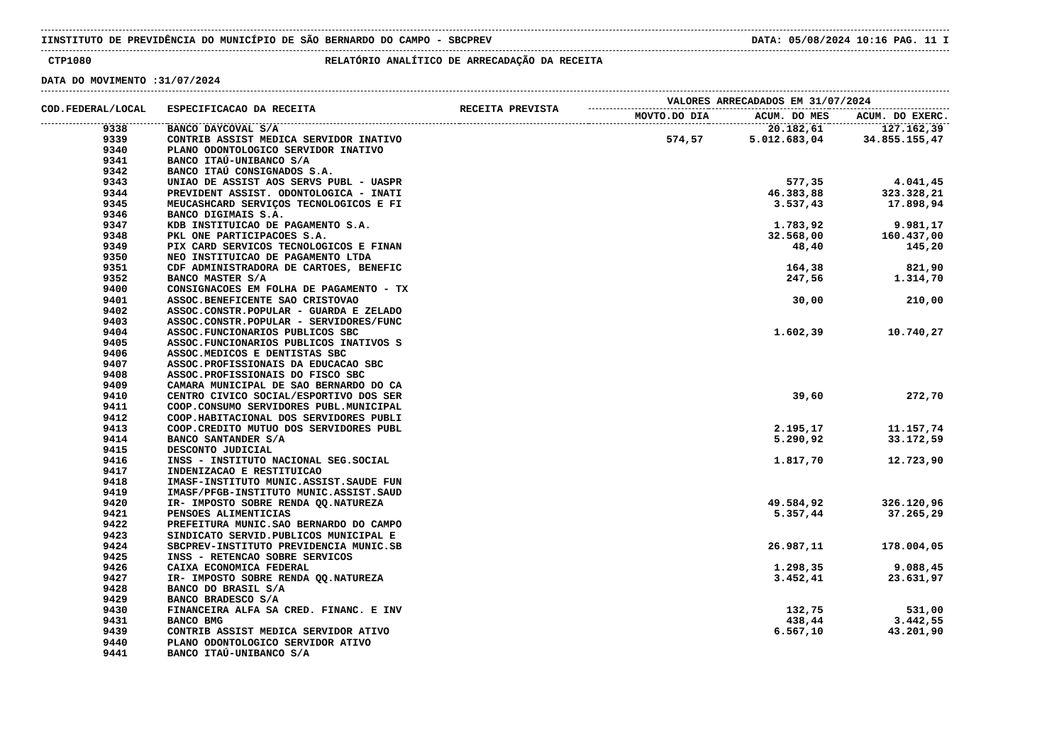IINSTITUTO DE PREVIDÊNCIA DO MUNICÍPIO DE SÃO BERNARDO DO CAMPO - SBCPREV DATA: 05/08/2024 10:16 PAG. 11 I
CTP1080 RELATÓRIO ANALÍTICO DE ARRECADAÇÃO DA RECEITA
DATA DO MOVIMENTO :31/07/2024
| COD.FEDERAL/LOCAL | ESPECIFICACAO DA RECEITA | RECEITA PREVISTA | VALORES ARRECADADOS EM 31/07/2024 | | |
| --- | --- | --- | --- | --- | --- |
| | | | MOVTO.DO DIA | ACUM. DO MES | ACUM. DO EXERC. |
| 9338 | BANCO DAYCOVAL S/A | | | 20.182,61 | 127.162,39 |
| 9339 | CONTRIB ASSIST MEDICA SERVIDOR INATIVO | | 574,57 | 5.012.683,04 | 34.855.155,47 |
| 9340 | PLANO ODONTOLOGICO SERVIDOR INATIVO | | | | |
| 9341 | BANCO ITAÚ-UNIBANCO S/A | | | | |
| 9342 | BANCO ITAÚ CONSIGNADOS S.A. | | | | |
| 9343 | UNIAO DE ASSIST AOS SERVS PUBL - UASPR | | | 577,35 | 4.041,45 |
| 9344 | PREVIDENT ASSIST. ODONTOLOGICA - INATI | | | 46.383,88 | 323.328,21 |
| 9345 | MEUCASHCARD SERVIÇOS TECNOLOGICOS E FI | | | 3.537,43 | 17.898,94 |
| 9346 | BANCO DIGIMAIS S.A. | | | | |
| 9347 | KDB INSTITUICAO DE PAGAMENTO S.A. | | | 1.783,92 | 9.981,17 |
| 9348 | PKL ONE PARTICIPACOES S.A. | | | 32.568,00 | 160.437,00 |
| 9349 | PIX CARD SERVICOS TECNOLOGICOS E FINAN | | | 48,40 | 145,20 |
| 9350 | NEO INSTITUICAO DE PAGAMENTO LTDA | | | | |
| 9351 | CDF ADMINISTRADORA DE CARTOES, BENEFIC | | | 164,38 | 821,90 |
| 9352 | BANCO MASTER S/A | | | 247,56 | 1.314,70 |
| 9400 | CONSIGNACOES EM FOLHA DE PAGAMENTO - TX | | | | |
| 9401 | ASSOC.BENEFICENTE SAO CRISTOVAO | | | 30,00 | 210,00 |
| 9402 | ASSOC.CONSTR.POPULAR - GUARDA E ZELADO | | | | |
| 9403 | ASSOC.CONSTR.POPULAR - SERVIDORES/FUNC | | | | |
| 9404 | ASSOC.FUNCIONARIOS PUBLICOS SBC | | | 1.602,39 | 10.740,27 |
| 9405 | ASSOC.FUNCIONARIOS PUBLICOS INATIVOS S | | | | |
| 9406 | ASSOC.MEDICOS E DENTISTAS SBC | | | | |
| 9407 | ASSOC.PROFISSIONAIS DA EDUCACAO SBC | | | | |
| 9408 | ASSOC.PROFISSIONAIS DO FISCO SBC | | | | |
| 9409 | CAMARA MUNICIPAL DE SAO BERNARDO DO CA | | | | |
| 9410 | CENTRO CIVICO SOCIAL/ESPORTIVO DOS SER | | | 39,60 | 272,70 |
| 9411 | COOP.CONSUMO SERVIDORES PUBL.MUNICIPAL | | | | |
| 9412 | COOP.HABITACIONAL DOS SERVIDORES PUBLI | | | | |
| 9413 | COOP.CREDITO MUTUO DOS SERVIDORES PUBL | | | 2.195,17 | 11.157,74 |
| 9414 | BANCO SANTANDER S/A | | | 5.290,92 | 33.172,59 |
| 9415 | DESCONTO JUDICIAL | | | | |
| 9416 | INSS - INSTITUTO NACIONAL SEG.SOCIAL | | | 1.817,70 | 12.723,90 |
| 9417 | INDENIZACAO E RESTITUICAO | | | | |
| 9418 | IMASF-INSTITUTO MUNIC.ASSIST.SAUDE FUN | | | | |
| 9419 | IMASF/PFGB-INSTITUTO MUNIC.ASSIST.SAUD | | | | |
| 9420 | IR- IMPOSTO SOBRE RENDA QQ.NATUREZA | | | 49.584,92 | 326.120,96 |
| 9421 | PENSOES ALIMENTICIAS | | | 5.357,44 | 37.265,29 |
| 9422 | PREFEITURA MUNIC.SAO BERNARDO DO CAMPO | | | | |
| 9423 | SINDICATO SERVID.PUBLICOS MUNICIPAL E | | | | |
| 9424 | SBCPREV-INSTITUTO PREVIDENCIA MUNIC.SB | | | 26.987,11 | 178.004,05 |
| 9425 | INSS - RETENCAO SOBRE SERVICOS | | | | |
| 9426 | CAIXA ECONOMICA FEDERAL | | | 1.298,35 | 9.088,45 |
| 9427 | IR- IMPOSTO SOBRE RENDA QQ.NATUREZA | | | 3.452,41 | 23.631,97 |
| 9428 | BANCO DO BRASIL S/A | | | | |
| 9429 | BANCO BRADESCO S/A | | | | |
| 9430 | FINANCEIRA ALFA SA CRED. FINANC. E INV | | | 132,75 | 531,00 |
| 9431 | BANCO BMG | | | 438,44 | 3.442,55 |
| 9439 | CONTRIB ASSIST MEDICA SERVIDOR ATIVO | | | 6.567,10 | 43.201,90 |
| 9440 | PLANO ODONTOLOGICO SERVIDOR ATIVO | | | | |
| 9441 | BANCO ITAÚ-UNIBANCO S/A | | | | |